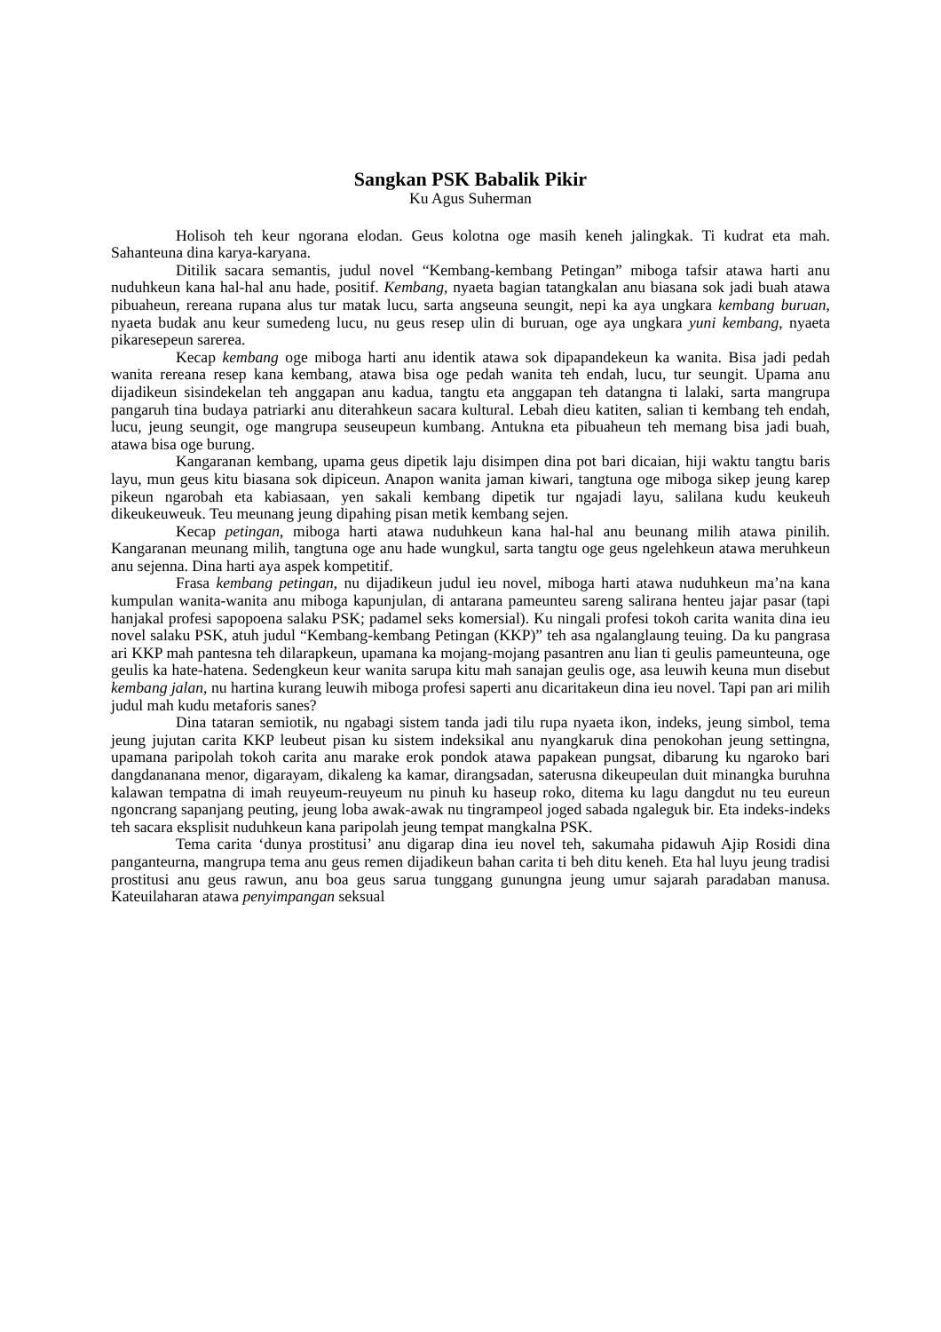Sangkan PSK Babalik Pikir
Ku Agus Suherman
Holisoh teh keur ngorana elodan. Geus kolotna oge masih keneh jalingkak. Ti kudrat eta mah. Sahanteuna dina karya-karyana.
Ditilik sacara semantis, judul novel “Kembang-kembang Petingan” miboga tafsir atawa harti anu nuduhkeun kana hal-hal anu hade, positif. Kembang, nyaeta bagian tatangkalan anu biasana sok jadi buah atawa pibuaheun, rereana rupana alus tur matak lucu, sarta angseuna seungit, nepi ka aya ungkara kembang buruan, nyaeta budak anu keur sumedeng lucu, nu geus resep ulin di buruan, oge aya ungkara yuni kembang, nyaeta pikaresepeun sarerea.
Kecap kembang oge miboga harti anu identik atawa sok dipapandekeun ka wanita. Bisa jadi pedah wanita rereana resep kana kembang, atawa bisa oge pedah wanita teh endah, lucu, tur seungit. Upama anu dijadikeun sisindekelan teh anggapan anu kadua, tangtu eta anggapan teh datangna ti lalaki, sarta mangrupa pangaruh tina budaya patriarki anu diterahkeun sacara kultural. Lebah dieu katiten, salian ti kembang teh endah, lucu, jeung seungit, oge mangrupa seuseupeun kumbang. Antukna eta pibuaheun teh memang bisa jadi buah, atawa bisa oge burung.
Kangaranan kembang, upama geus dipetik laju disimpen dina pot bari dicaian, hiji waktu tangtu baris layu, mun geus kitu biasana sok dipiceun. Anapon wanita jaman kiwari, tangtuna oge miboga sikep jeung karep pikeun ngarobah eta kabiasaan, yen sakali kembang dipetik tur ngajadi layu, salilana kudu keukeuh dikeukeuweuk. Teu meunang jeung dipahing pisan metik kembang sejen.
Kecap petingan, miboga harti atawa nuduhkeun kana hal-hal anu beunang milih atawa pinilih. Kangaranan meunang milih, tangtuna oge anu hade wungkul, sarta tangtu oge geus ngelehkeun atawa meruhkeun anu sejenna. Dina harti aya aspek kompetitif.
Frasa kembang petingan, nu dijadikeun judul ieu novel, miboga harti atawa nuduhkeun ma’na kana kumpulan wanita-wanita anu miboga kapunjulan, di antarana pameunteu sareng salirana henteu jajar pasar (tapi hanjakal profesi sapopoena salaku PSK; padamel seks komersial). Ku ningali profesi tokoh carita wanita dina ieu novel salaku PSK, atuh judul “Kembang-kembang Petingan (KKP)” teh asa ngalanglaung teuing. Da ku pangrasa ari KKP mah pantesna teh dilarapkeun, upamana ka mojang-mojang pasantren anu lian ti geulis pameunteuna, oge geulis ka hate-hatena. Sedengkeun keur wanita sarupa kitu mah sanajan geulis oge, asa leuwih keuna mun disebut kembang jalan, nu hartina kurang leuwih miboga profesi saperti anu dicaritakeun dina ieu novel. Tapi pan ari milih judul mah kudu metaforis sanes?
Dina tataran semiotik, nu ngabagi sistem tanda jadi tilu rupa nyaeta ikon, indeks, jeung simbol, tema jeung jujutan carita KKP leubeut pisan ku sistem indeksikal anu nyangkaruk dina penokohan jeung settingna, upamana paripolah tokoh carita anu marake erok pondok atawa papakean pungsat, dibarung ku ngaroko bari dangdananana menor, digarayam, dikaleng ka kamar, dirangsadan, saterusna dikeupeulan duit minangka buruhna kalawan tempatna di imah reuyeum-reuyeum nu pinuh ku haseup roko, ditema ku lagu dangdut nu teu eureun ngoncrang sapanjang peuting, jeung loba awak-awak nu tingrampeol joged sabada ngaleguk bir. Eta indeks-indeks teh sacara eksplisit nuduhkeun kana paripolah jeung tempat mangkalna PSK.
Tema carita ‘dunya prostitusi’ anu digarap dina ieu novel teh, sakumaha pidawuh Ajip Rosidi dina panganteurna, mangrupa tema anu geus remen dijadikeun bahan carita ti beh ditu keneh. Eta hal luyu jeung tradisi prostitusi anu geus rawun, anu boa geus sarua tunggang gunungna jeung umur sajarah paradaban manusa. Kateuilaharan atawa penyimpangan seksual